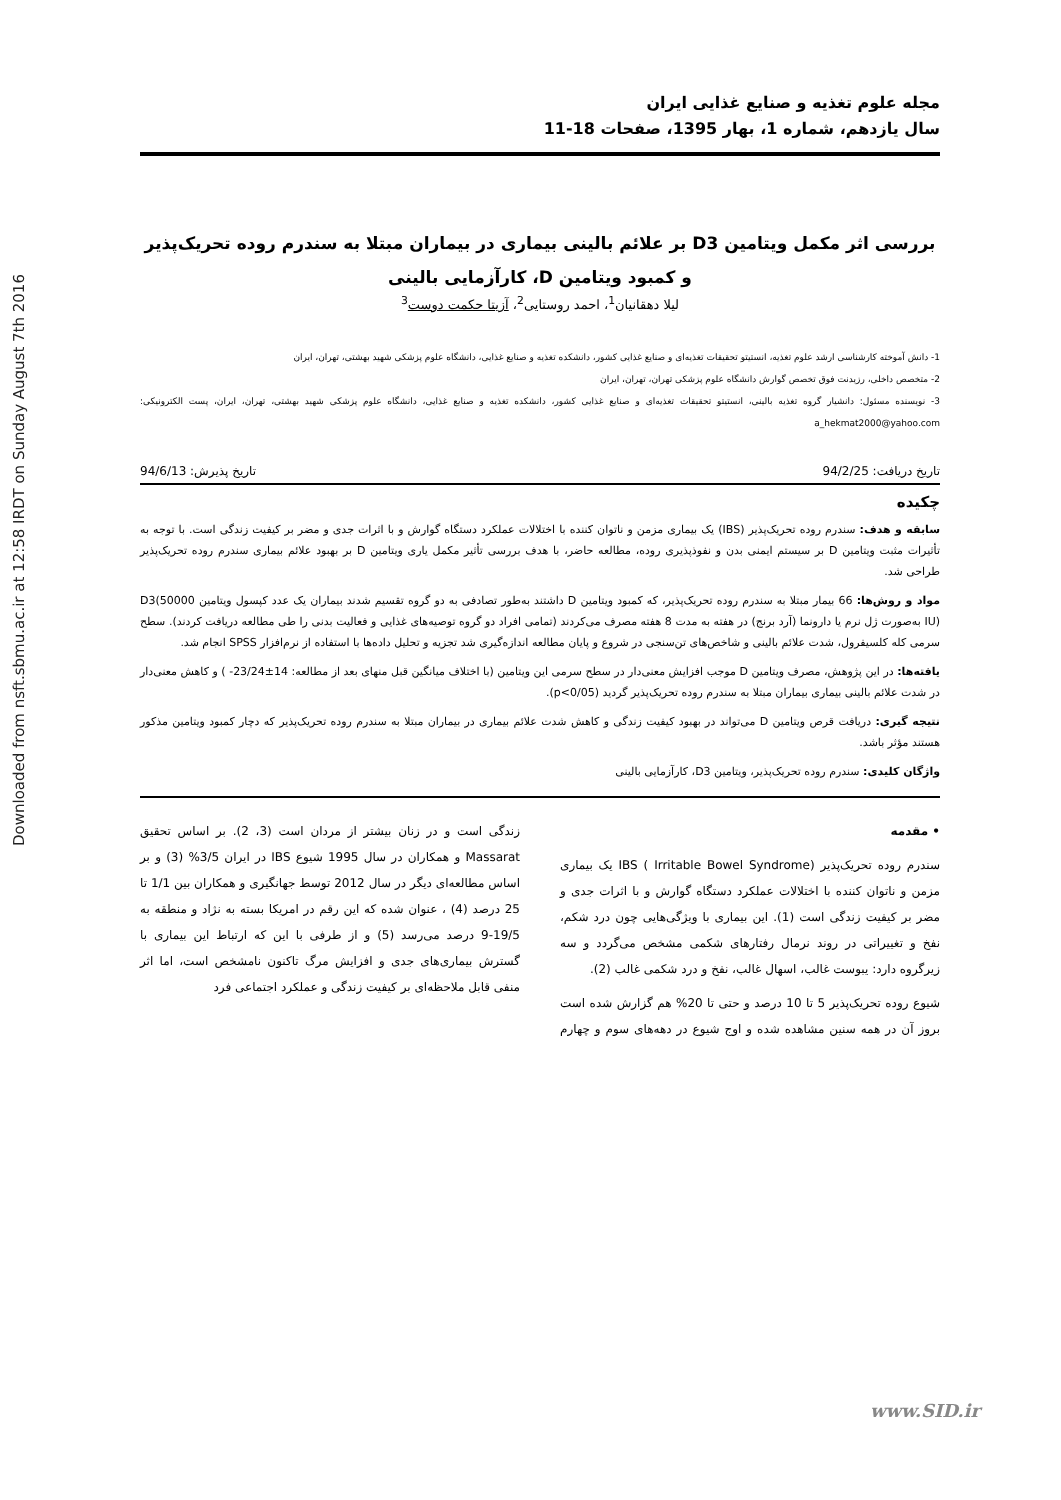Downloaded from nsft.sbmu.ac.ir at 12:58 IRDT on Sunday August 7th 2016
مجله علوم تغذیه و صنایع غذایی ایران
سال یازدهم، شماره 1، بهار 1395، صفحات 18-11
بررسی اثر مکمل ویتامین D3 بر علائم بالینی بیماری در بیماران مبتلا به سندرم روده تحریک‌پذیر و کمبود ویتامین D، کارآزمایی بالینی
لیلا دهقانیان<sup>1</sup>، احمد روستایی<sup>2</sup>، آزیتا حکمت دوست<sup>3</sup>
1- دانش آموخته کارشناسی ارشد علوم تغذیه، انستیتو تحقیقات تغذیه‌ای و صنایع غذایی کشور، دانشکده تغذیه و صنایع غذایی، دانشگاه علوم پزشکی شهید بهشتی، تهران، ایران
2- متخصص داخلی، رزیدنت فوق تخصص گوارش دانشگاه علوم پزشکی تهران، تهران، ایران
3- نویسنده مسئول: دانشیار گروه تغذیه بالینی، انستیتو تحقیقات تغذیه‌ای و صنایع غذایی کشور، دانشکده تغذیه و صنایع غذایی، دانشگاه علوم پزشکی شهید بهشتی، تهران، ایران، پست الکترونیکی: a_hekmat2000@yahoo.com
تاریخ دریافت: 94/2/25 تاریخ پذیرش: 94/6/13
چکیده
سابقه و هدف: سندرم روده تحریک‌پذیر (IBS) یک بیماری مزمن و ناتوان کننده با اختلالات عملکرد دستگاه گوارش و با اثرات جدی و مضر بر کیفیت زندگی است. با توجه به تأثیرات مثبت ویتامین D بر سیستم ایمنی بدن و نفوذپذیری روده، مطالعه حاضر، با هدف بررسی تأثیر مکمل یاری ویتامین D بر بهبود علائم بیماری سندرم روده تحریک‌پذیر طراحی شد.
مواد و روش‌ها: 66 بیمار مبتلا به سندرم روده تحریک‌پذیر، که کمبود ویتامین D داشتند به‌طور تصادفی به دو گروه تقسیم شدند بیماران یک عدد کپسول ویتامین D3(50000 IU) به‌صورت ژل نرم یا دارونما (آرد برنج) در هفته به مدت 8 هفته مصرف می‌کردند (تمامی افراد دو گروه توصیه‌های غذایی و فعالیت بدنی را طی مطالعه دریافت کردند). سطح سرمی کله کلسیفرول، شدت علائم بالینی و شاخص‌های تن‌سنجی در شروع و پایان مطالعه اندازه‌گیری شد تجزیه و تحلیل داده‌ها با استفاده از نرم‌افزار SPSS انجام شد.
یافته‌ها: در این پژوهش، مصرف ویتامین D موجب افزایش معنی‌دار در سطح سرمی این ویتامین (با اختلاف میانگین قبل منهای بعد از مطالعه: 14±23/24- ) و کاهش معنی‌دار در شدت علائم بالینی بیماری بیماران مبتلا به سندرم روده تحریک‌پذیر گردید (p<0/05).
نتیجه گیری: دریافت قرص ویتامین D می‌تواند در بهبود کیفیت زندگی و کاهش شدت علائم بیماری در بیماران مبتلا به سندرم روده تحریک‌پذیر که دچار کمبود ویتامین مذکور هستند مؤثر باشد.
واژگان کلیدی: سندرم روده تحریک‌پذیر، ویتامین D3، کارآزمایی بالینی
• مقدمه
سندرم روده تحریک‌پذیر IBS ( Irritable Bowel Syndrome) یک بیماری مزمن و ناتوان کننده با اختلالات عملکرد دستگاه گوارش و با اثرات جدی و مضر بر کیفیت زندگی است (1). این بیماری با ویژگی‌هایی چون درد شکم، نفخ و تغییراتی در روند نرمال رفتارهای شکمی مشخص می‌گردد و سه زیرگروه دارد: یبوست غالب، اسهال غالب، نفخ و درد شکمی غالب (2).
شیوع روده تحریک‌پذیر 5 تا 10 درصد و حتی تا 20% هم گزارش شده است بروز آن در همه سنین مشاهده شده و اوج شیوع در دهه‌های سوم و چهارم زندگی است و در زنان بیشتر از مردان است (3، 2). بر اساس تحقیق Massarat و همکاران در سال 1995 شیوع IBS در ایران 3/5% (3) و بر اساس مطالعه‌ای دیگر در سال 2012 توسط جهانگیری و همکاران بین 1/1 تا 25 درصد (4) ، عنوان شده که این رقم در امریکا بسته به نژاد و منطقه به 19/5-9 درصد می‌رسد (5) و از طرفی با این که ارتباط این بیماری با گسترش بیماری‌های جدی و افزایش مرگ تاکنون نامشخص است، اما اثر منفی قابل ملاحظه‌ای بر کیفیت زندگی و عملکرد اجتماعی فرد
www.SID.ir